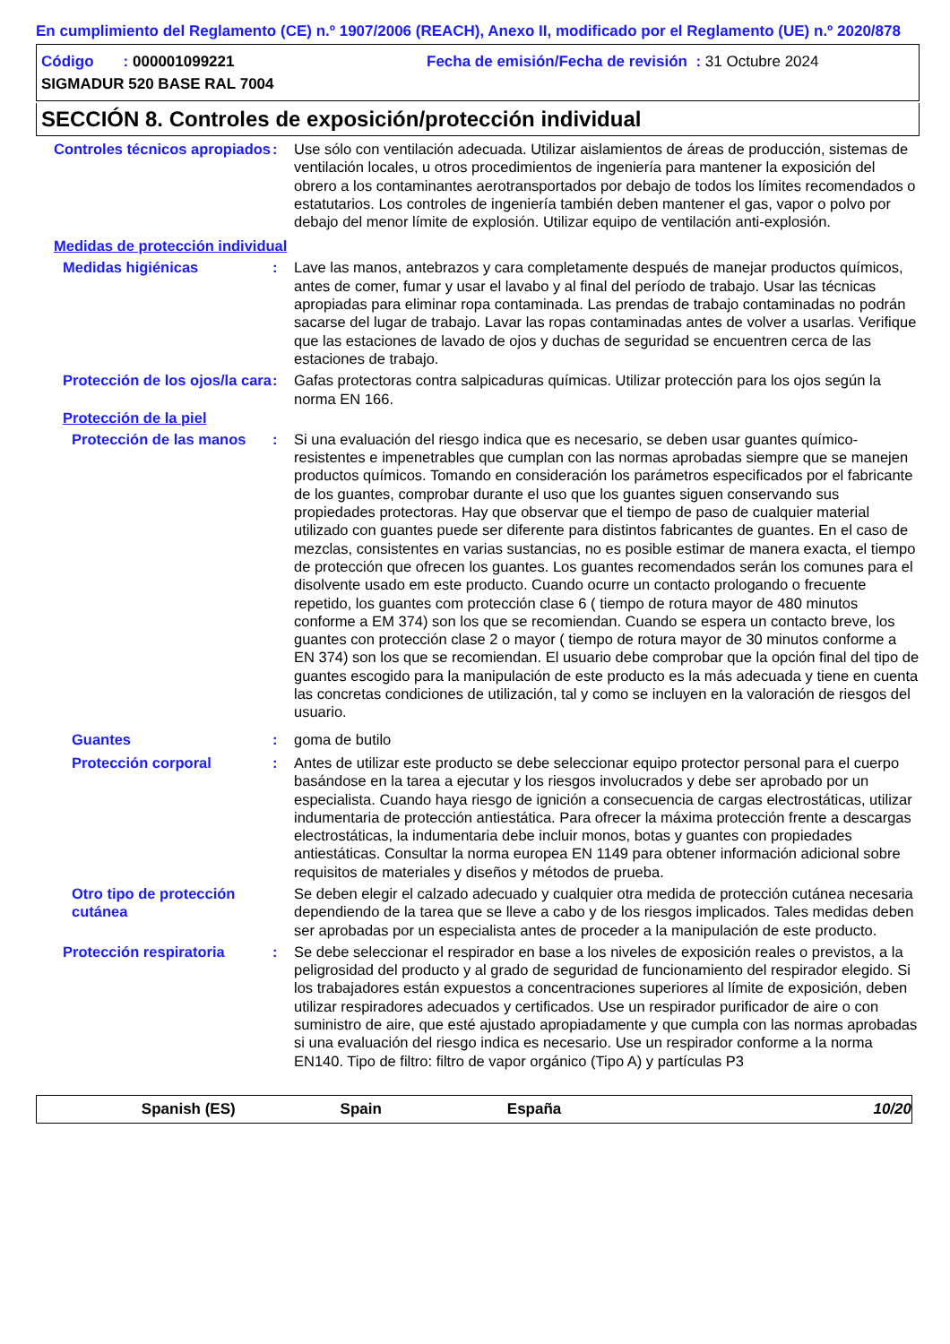En cumplimiento del Reglamento (CE) n.º 1907/2006 (REACH), Anexo II, modificado por el Reglamento (UE) n.º 2020/878
Código : 000001099221 Fecha de emisión/Fecha de revisión : 31 Octubre 2024
SIGMADUR 520 BASE RAL 7004
SECCIÓN 8. Controles de exposición/protección individual
Controles técnicos apropiados
: Use sólo con ventilación adecuada. Utilizar aislamientos de áreas de producción, sistemas de ventilación locales, u otros procedimientos de ingeniería para mantener la exposición del obrero a los contaminantes aerotransportados por debajo de todos los límites recomendados o estatutarios. Los controles de ingeniería también deben mantener el gas, vapor o polvo por debajo del menor límite de explosión. Utilizar equipo de ventilación anti-explosión.
Medidas de protección individual
Medidas higiénicas : Lave las manos, antebrazos y cara completamente después de manejar productos químicos, antes de comer, fumar y usar el lavabo y al final del período de trabajo. Usar las técnicas apropiadas para eliminar ropa contaminada. Las prendas de trabajo contaminadas no podrán sacarse del lugar de trabajo. Lavar las ropas contaminadas antes de volver a usarlas. Verifique que las estaciones de lavado de ojos y duchas de seguridad se encuentren cerca de las estaciones de trabajo.
Protección de los ojos/la cara
: Gafas protectoras contra salpicaduras químicas. Utilizar protección para los ojos según la norma EN 166.
Protección de la piel
Protección de las manos
: Si una evaluación del riesgo indica que es necesario, se deben usar guantes químico-resistentes e impenetrables que cumplan con las normas aprobadas siempre que se manejen productos químicos. Tomando en consideración los parámetros especificados por el fabricante de los guantes, comprobar durante el uso que los guantes siguen conservando sus propiedades protectoras. Hay que observar que el tiempo de paso de cualquier material utilizado con guantes puede ser diferente para distintos fabricantes de guantes. En el caso de mezclas, consistentes en varias sustancias, no es posible estimar de manera exacta, el tiempo de protección que ofrecen los guantes. Los guantes recomendados serán los comunes para el disolvente usado em este producto. Cuando ocurre un contacto prologando o frecuente repetido, los guantes com protección clase 6 ( tiempo de rotura mayor de 480 minutos conforme a EM 374) son los que se recomiendan. Cuando se espera un contacto breve, los guantes con protección clase 2 o mayor ( tiempo de rotura mayor de 30 minutos conforme a EN 374) son los que se recomiendan. El usuario debe comprobar que la opción final del tipo de guantes escogido para la manipulación de este producto es la más adecuada y tiene en cuenta las concretas condiciones de utilización, tal y como se incluyen en la valoración de riesgos del usuario.
Guantes : goma de butilo
Protección corporal : Antes de utilizar este producto se debe seleccionar equipo protector personal para el cuerpo basándose en la tarea a ejecutar y los riesgos involucrados y debe ser aprobado por un especialista. Cuando haya riesgo de ignición a consecuencia de cargas electrostáticas, utilizar indumentaria de protección antiestática. Para ofrecer la máxima protección frente a descargas electrostáticas, la indumentaria debe incluir monos, botas y guantes con propiedades antiestáticas. Consultar la norma europea EN 1149 para obtener información adicional sobre requisitos de materiales y diseños y métodos de prueba.
Otro tipo de protección cutánea
Se deben elegir el calzado adecuado y cualquier otra medida de protección cutánea necesaria dependiendo de la tarea que se lleve a cabo y de los riesgos implicados. Tales medidas deben ser aprobadas por un especialista antes de proceder a la manipulación de este producto.
Protección respiratoria : Se debe seleccionar el respirador en base a los niveles de exposición reales o previstos, a la peligrosidad del producto y al grado de seguridad de funcionamiento del respirador elegido. Si los trabajadores están expuestos a concentraciones superiores al límite de exposición, deben utilizar respiradores adecuados y certificados. Use un respirador purificador de aire o con suministro de aire, que esté ajustado apropiadamente y que cumpla con las normas aprobadas si una evaluación del riesgo indica es necesario. Use un respirador conforme a la norma EN140. Tipo de filtro: filtro de vapor orgánico (Tipo A) y partículas P3
Spanish (ES) Spain España 10/20